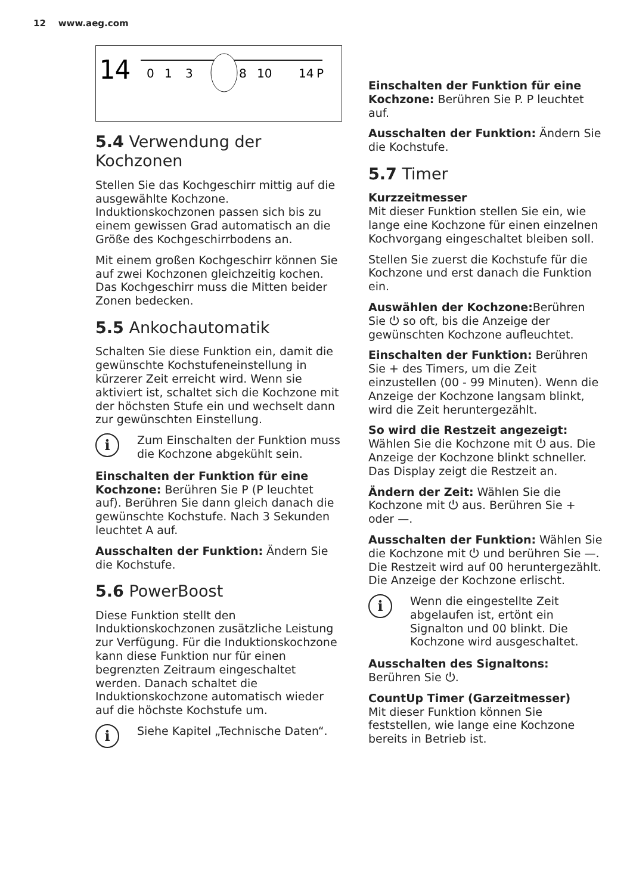12 www.aeg.com
14
0
1
3
8
10
14
P
5.4 Verwendung der Kochzonen
Stellen Sie das Kochgeschirr mittig auf die ausgewählte Kochzone. Induktionskochzonen passen sich bis zu einem gewissen Grad automatisch an die Größe des Kochgeschirrbodens an.
Mit einem großen Kochgeschirr können Sie auf zwei Kochzonen gleichzeitig kochen. Das Kochgeschirr muss die Mitten beider Zonen bedecken.
5.5 Ankochautomatik
Schalten Sie diese Funktion ein, damit die gewünschte Kochstufeneinstellung in kürzerer Zeit erreicht wird. Wenn sie aktiviert ist, schaltet sich die Kochzone mit der höchsten Stufe ein und wechselt dann zur gewünschten Einstellung.
i
Zum Einschalten der Funktion muss die Kochzone abgekühlt sein.
Einschalten der Funktion für eine Kochzone: Berühren Sie P (P leuchtet auf). Berühren Sie dann gleich danach die gewünschte Kochstufe. Nach 3 Sekunden leuchtet A auf.
Ausschalten der Funktion: Ändern Sie die Kochstufe.
5.6 PowerBoost
Diese Funktion stellt den Induktionskochzonen zusätzliche Leistung zur Verfügung. Für die Induktionskochzone kann diese Funktion nur für einen begrenzten Zeitraum eingeschaltet werden. Danach schaltet die Induktionskochzone automatisch wieder auf die höchste Kochstufe um.
i
Siehe Kapitel „Technische Daten“.
Einschalten der Funktion für eine Kochzone: Berühren Sie P. P leuchtet auf.
Ausschalten der Funktion: Ändern Sie die Kochstufe.
5.7 Timer
Kurzzeitmesser
Mit dieser Funktion stellen Sie ein, wie lange eine Kochzone für einen einzelnen Kochvorgang eingeschaltet bleiben soll.
Stellen Sie zuerst die Kochstufe für die Kochzone und erst danach die Funktion ein.
Auswählen der Kochzone: Berühren Sie ⏻ so oft, bis die Anzeige der gewünschten Kochzone aufleuchtet.
Einschalten der Funktion: Berühren Sie + des Timers, um die Zeit einzustellen (00 - 99 Minuten). Wenn die Anzeige der Kochzone langsam blinkt, wird die Zeit heruntergezählt.
So wird die Restzeit angezeigt: Wählen Sie die Kochzone mit ⏻ aus. Die Anzeige der Kochzone blinkt schneller. Das Display zeigt die Restzeit an.
Ändern der Zeit: Wählen Sie die Kochzone mit ⏻ aus. Berühren Sie + oder —.
Ausschalten der Funktion: Wählen Sie die Kochzone mit ⏻ und berühren Sie —. Die Restzeit wird auf 00 heruntergezählt. Die Anzeige der Kochzone erlischt.
i
Wenn die eingestellte Zeit abgelaufen ist, ertönt ein Signalton und 00 blinkt. Die Kochzone wird ausgeschaltet.
Ausschalten des Signaltons: Berühren Sie ⏻.
CountUp Timer (Garzeitmesser)
Mit dieser Funktion können Sie feststellen, wie lange eine Kochzone bereits in Betrieb ist.